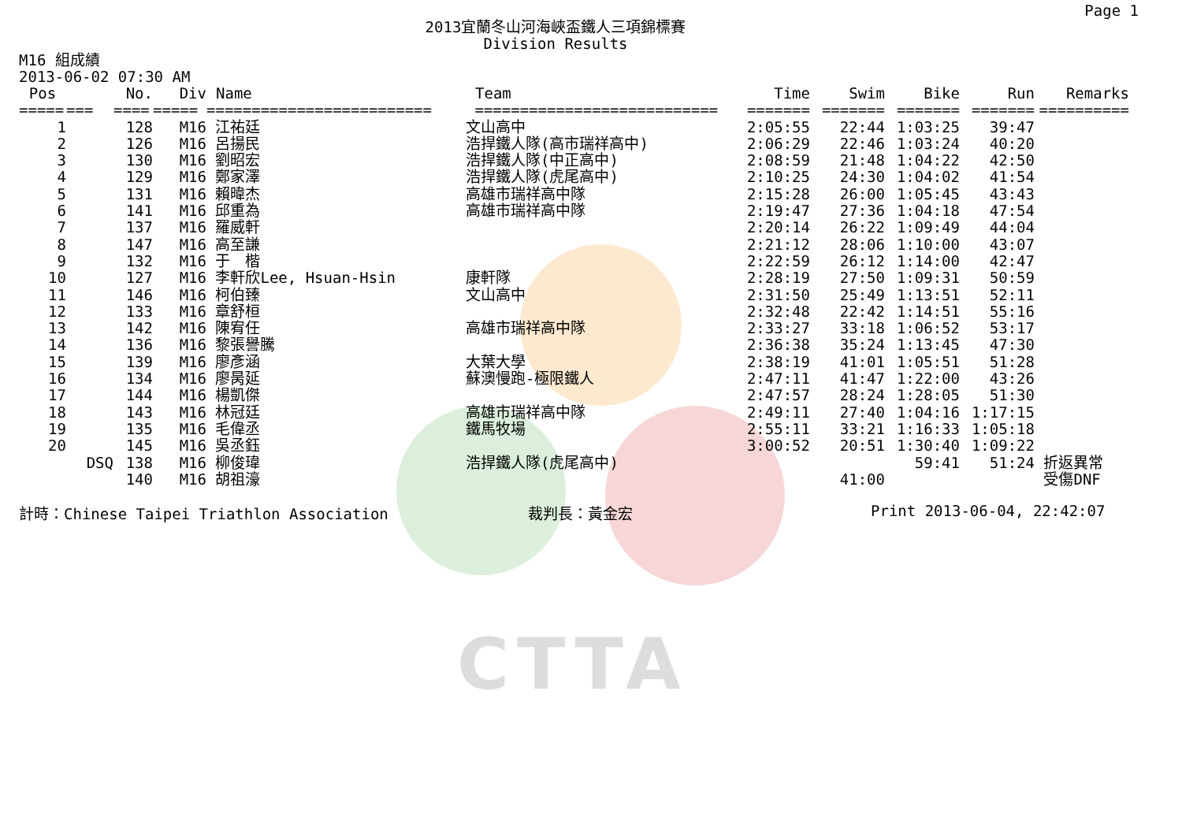CTTA
Page 1
2013宜蘭冬山河海峽盃鐵人三項錦標賽
Division Results
M16 組成績
2013-06-02 07:30 AM
| Pos | | No. | Div | Name | Team | Time | Swim | Bike | Run | Remarks |
| --- | --- | --- | --- | --- | --- | --- | --- | --- | --- | --- |
| ===== | === | ==== | ===== | ========================= | =========================== | ======= | ======= | ======= | ======= | ========== |
| 1 | | 128 | M16 | 江祐廷 | 文山高中 | 2:05:55 | 22:44 | 1:03:25 | 39:47 | |
| 2 | | 126 | M16 | 呂揚民 | 浩捍鐵人隊(高市瑞祥高中) | 2:06:29 | 22:46 | 1:03:24 | 40:20 | |
| 3 | | 130 | M16 | 劉昭宏 | 浩捍鐵人隊(中正高中) | 2:08:59 | 21:48 | 1:04:22 | 42:50 | |
| 4 | | 129 | M16 | 鄭家澤 | 浩捍鐵人隊(虎尾高中) | 2:10:25 | 24:30 | 1:04:02 | 41:54 | |
| 5 | | 131 | M16 | 賴暐杰 | 高雄市瑞祥高中隊 | 2:15:28 | 26:00 | 1:05:45 | 43:43 | |
| 6 | | 141 | M16 | 邱重為 | 高雄市瑞祥高中隊 | 2:19:47 | 27:36 | 1:04:18 | 47:54 | |
| 7 | | 137 | M16 | 羅威軒 | | 2:20:14 | 26:22 | 1:09:49 | 44:04 | |
| 8 | | 147 | M16 | 高至謙 | | 2:21:12 | 28:06 | 1:10:00 | 43:07 | |
| 9 | | 132 | M16 | 于 楷 | | 2:22:59 | 26:12 | 1:14:00 | 42:47 | |
| 10 | | 127 | M16 | 李軒欣Lee, Hsuan-Hsin | 康軒隊 | 2:28:19 | 27:50 | 1:09:31 | 50:59 | |
| 11 | | 146 | M16 | 柯伯臻 | 文山高中 | 2:31:50 | 25:49 | 1:13:51 | 52:11 | |
| 12 | | 133 | M16 | 章舒桓 | | 2:32:48 | 22:42 | 1:14:51 | 55:16 | |
| 13 | | 142 | M16 | 陳宥任 | 高雄市瑞祥高中隊 | 2:33:27 | 33:18 | 1:06:52 | 53:17 | |
| 14 | | 136 | M16 | 黎張譽騰 | | 2:36:38 | 35:24 | 1:13:45 | 47:30 | |
| 15 | | 139 | M16 | 廖彥涵 | 大葉大學 | 2:38:19 | 41:01 | 1:05:51 | 51:28 | |
| 16 | | 134 | M16 | 廖昺延 | 蘇澳慢跑-極限鐵人 | 2:47:11 | 41:47 | 1:22:00 | 43:26 | |
| 17 | | 144 | M16 | 楊凱傑 | | 2:47:57 | 28:24 | 1:28:05 | 51:30 | |
| 18 | | 143 | M16 | 林冠廷 | 高雄市瑞祥高中隊 | 2:49:11 | 27:40 | 1:04:16 | 1:17:15 | |
| 19 | | 135 | M16 | 毛偉丞 | 鐵馬牧場 | 2:55:11 | 33:21 | 1:16:33 | 1:05:18 | |
| 20 | | 145 | M16 | 吳丞鈺 | | 3:00:52 | 20:51 | 1:30:40 | 1:09:22 | |
| | DSQ | 138 | M16 | 柳俊瑋 | 浩捍鐵人隊(虎尾高中) | | | 59:41 | 51:24 | 折返異常 |
| | | 140 | M16 | 胡祖濠 | | | 41:00 | | | 受傷DNF |
計時：Chinese Taipei Triathlon Association 裁判長：黃金宏 Print 2013-06-04, 22:42:07